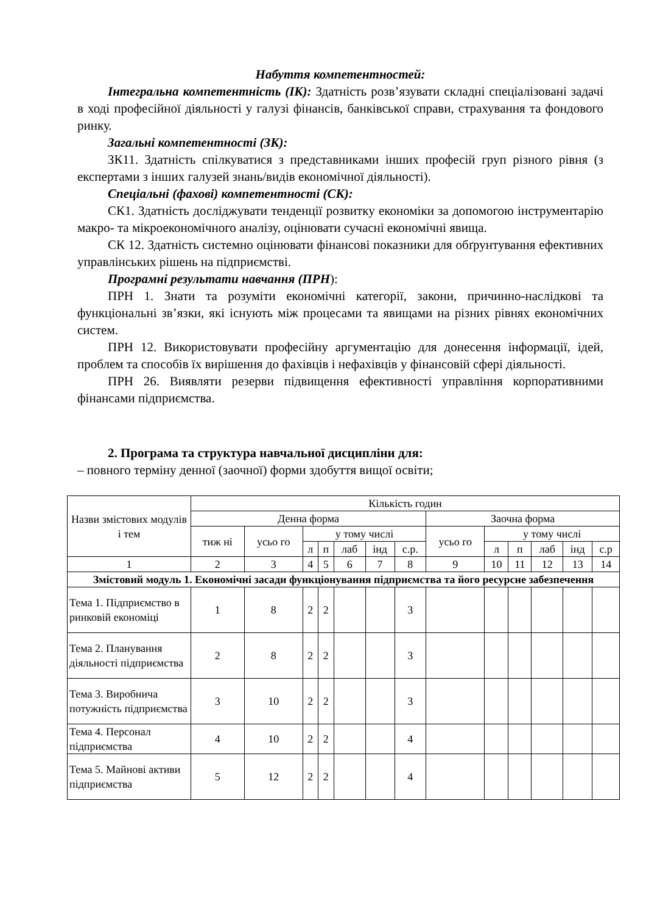Набуття компетентностей:
Інтегральна компетентність (ІК): Здатність розв’язувати складні спеціалізовані задачі в ході професійної діяльності у галузі фінансів, банківської справи, страхування та фондового ринку.
Загальні компетентності (ЗК):
ЗК11. Здатність спілкуватися з представниками інших професій груп різного рівня (з експертами з інших галузей знань/видів економічної діяльності).
Спеціальні (фахові) компетентності (СК):
СК1. Здатність досліджувати тенденції розвитку економіки за допомогою інструментарію макро- та мікроекономічного аналізу, оцінювати сучасні економічні явища.
СК 12. Здатність системно оцінювати фінансові показники для обґрунтування ефективних управлінських рішень на підприємстві.
Програмні результати навчання (ПРН):
ПРН 1. Знати та розуміти економічні категорії, закони, причинно-наслідкові та функціональні зв’язки, які існують між процесами та явищами на різних рівнях економічних систем.
ПРН 12. Використовувати професійну аргументацію для донесення інформації, ідей, проблем та способів їх вирішення до фахівців і нефахівців у фінансовій сфері діяльності.
ПРН 26. Виявляти резерви підвищення ефективності управління корпоративними фінансами підприємства.
2. Програма та структура навчальної дисципліни для:
– повного терміну денної (заочної) форми здобуття вищої освіти;
| Назви змістових модулів і тем | Кількість годин | | | | | | | | | | | | |
| --- | --- | --- | --- | --- | --- | --- | --- | --- | --- | --- | --- | --- | --- |
| | Денна форма | | | | | | | Заочна форма | | | | | |
| | тиж ні | усьо го | у тому числі | | | | | усьо го | у тому числі | | | | |
| | | | л | п | лаб | інд | с.р. | | л | п | лаб | інд | с.р |
| 1 | 2 | 3 | 4 | 5 | 6 | 7 | 8 | 9 | 10 | 11 | 12 | 13 | 14 |
| Змістовий модуль 1. Економічні засади функціонування підприємства та його ресурсне забезпечення | | | | | | | | | | | | | |
| Тема 1. Підприємство в ринковій економіці | 1 | 8 | 2 | 2 | | | 3 | | | | | | |
| Тема 2. Планування діяльності підприємства | 2 | 8 | 2 | 2 | | | 3 | | | | | | |
| Тема 3. Виробнича потужність підприємства | 3 | 10 | 2 | 2 | | | 3 | | | | | | |
| Тема 4. Персонал підприємства | 4 | 10 | 2 | 2 | | | 4 | | | | | | |
| Тема 5. Майнові активи підприємства | 5 | 12 | 2 | 2 | | | 4 | | | | | | |